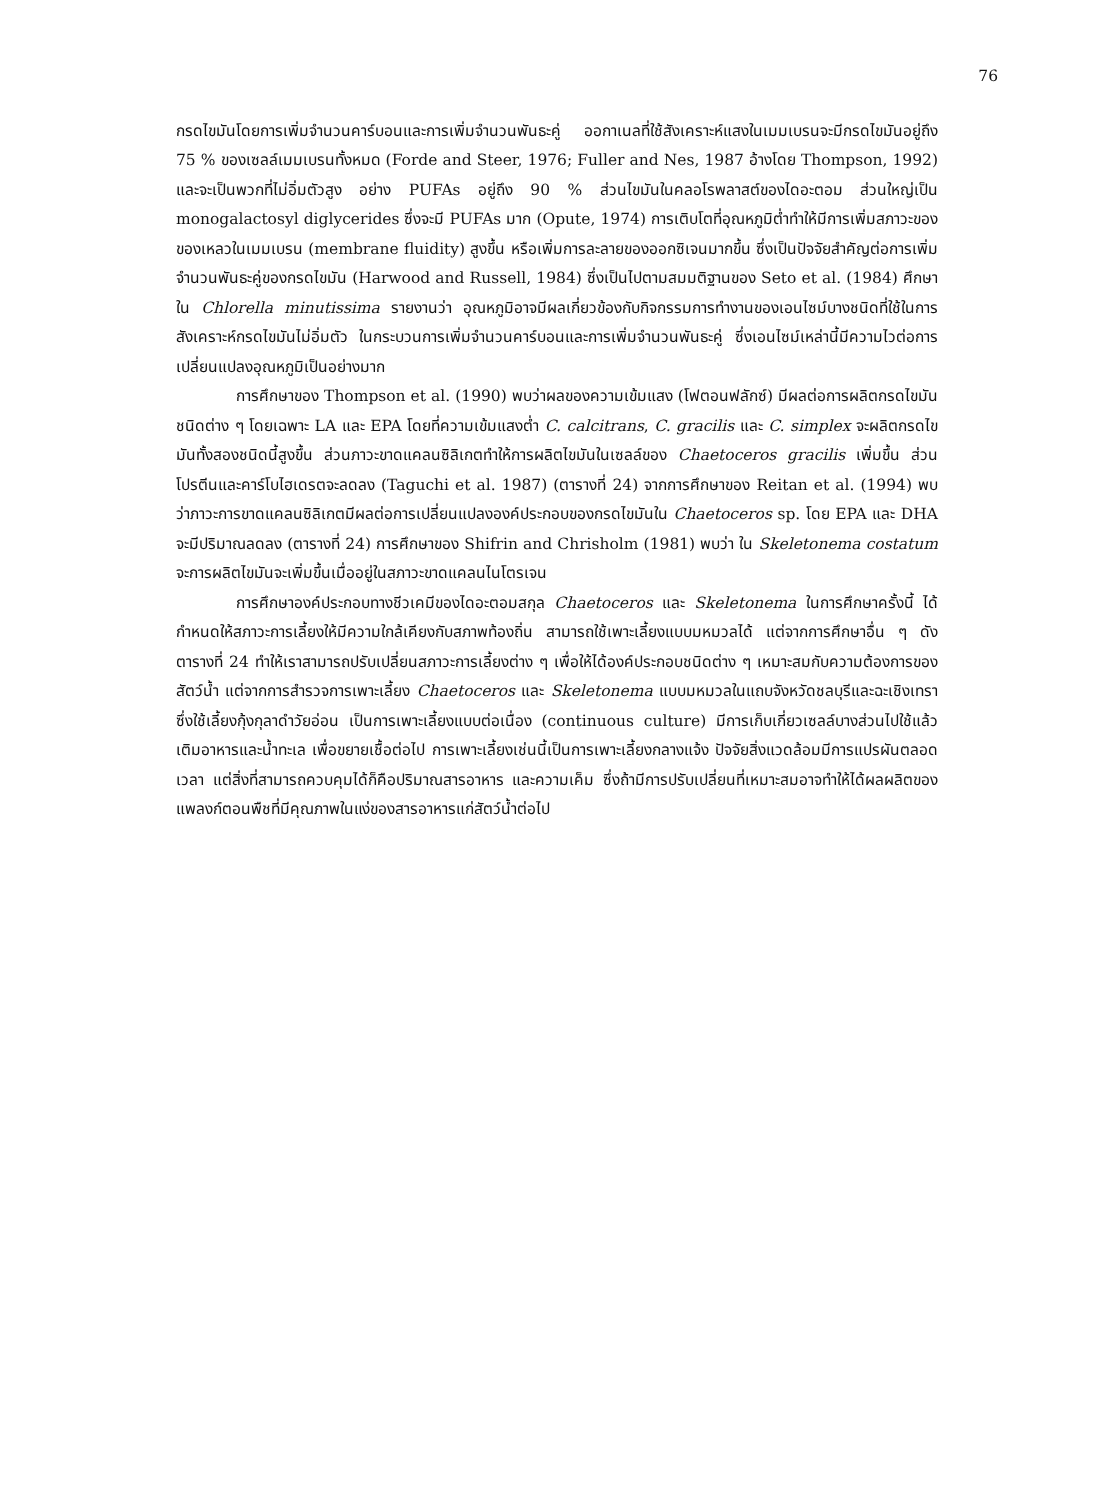76
กรดไขมันโดยการเพิ่มจำนวนคาร์บอนและการเพิ่มจำนวนพันธะคู่ ออกาเนลที่ใช้สังเคราะห์แสงในเมมเบรนจะมีกรดไขมันอยู่ถึง 75 % ของเซลล์เมมเบรนทั้งหมด (Forde and Steer, 1976; Fuller and Nes, 1987 อ้างโดย Thompson, 1992) และจะเป็นพวกที่ไม่อิ่มตัวสูง อย่าง PUFAs อยู่ถึง 90 % ส่วนไขมันในคลอโรพลาสต์ของไดอะตอม ส่วนใหญ่เป็น monogalactosyl diglycerides ซึ่งจะมี PUFAs มาก (Opute, 1974) การเติบโตที่อุณหภูมิต่ำทำให้มีการเพิ่มสภาวะของของเหลวในเมมเบรน (membrane fluidity) สูงขึ้น หรือเพิ่มการละลายของออกซิเจนมากขึ้น ซึ่งเป็นปัจจัยสำคัญต่อการเพิ่มจำนวนพันธะคู่ของกรดไขมัน (Harwood and Russell, 1984) ซึ่งเป็นไปตามสมมติฐานของ Seto et al. (1984) ศึกษาใน Chlorella minutissima รายงานว่า อุณหภูมิอาจมีผลเกี่ยวข้องกับกิจกรรมการทำงานของเอนไซม์บางชนิดที่ใช้ในการสังเคราะห์กรดไขมันไม่อิ่มตัว ในกระบวนการเพิ่มจำนวนคาร์บอนและการเพิ่มจำนวนพันธะคู่ ซึ่งเอนไซม์เหล่านี้มีความไวต่อการเปลี่ยนแปลงอุณหภูมิเป็นอย่างมาก
การศึกษาของ Thompson et al. (1990) พบว่าผลของความเข้มแสง (โฟตอนฟลักซ์) มีผลต่อการผลิตกรดไขมันชนิดต่าง ๆ โดยเฉพาะ LA และ EPA โดยที่ความเข้มแสงต่ำ C. calcitrans, C. gracilis และ C. simplex จะผลิตกรดไขมันทั้งสองชนิดนี้สูงขึ้น ส่วนภาวะขาดแคลนซิลิเกตทำให้การผลิตไขมันในเซลล์ของ Chaetoceros gracilis เพิ่มขึ้น ส่วนโปรตีนและคาร์โบไฮเดรตจะลดลง (Taguchi et al. 1987) (ตารางที่ 24) จากการศึกษาของ Reitan et al. (1994) พบว่าภาวะการขาดแคลนซิลิเกตมีผลต่อการเปลี่ยนแปลงองค์ประกอบของกรดไขมันใน Chaetoceros sp. โดย EPA และ DHA จะมีปริมาณลดลง (ตารางที่ 24) การศึกษาของ Shifrin and Chrisholm (1981) พบว่า ใน Skeletonema costatum จะการผลิตไขมันจะเพิ่มขึ้นเมื่ออยู่ในสภาวะขาดแคลนไนโตรเจน
การศึกษาองค์ประกอบทางชีวเคมีของไดอะตอมสกุล Chaetoceros และ Skeletonema ในการศึกษาครั้งนี้ ได้กำหนดให้สภาวะการเลี้ยงให้มีความใกล้เคียงกับสภาพท้องถิ่น สามารถใช้เพาะเลี้ยงแบบมหมวลได้ แต่จากการศึกษาอื่น ๆ ดังตารางที่ 24 ทำให้เราสามารถปรับเปลี่ยนสภาวะการเลี้ยงต่าง ๆ เพื่อให้ได้องค์ประกอบชนิดต่าง ๆ เหมาะสมกับความต้องการของสัตว์น้ำ แต่จากการสำรวจการเพาะเลี้ยง Chaetoceros และ Skeletonema แบบมหมวลในแถบจังหวัดชลบุรีและฉะเชิงเทราซึ่งใช้เลี้ยงกุ้งกุลาดำวัยอ่อน เป็นการเพาะเลี้ยงแบบต่อเนื่อง (continuous culture) มีการเก็บเกี่ยวเซลล์บางส่วนไปใช้แล้วเติมอาหารและน้ำทะเล เพื่อขยายเชื้อต่อไป การเพาะเลี้ยงเช่นนี้เป็นการเพาะเลี้ยงกลางแจ้ง ปัจจัยสิ่งแวดล้อมมีการแปรผันตลอดเวลา แต่สิ่งที่สามารถควบคุมได้ก็คือปริมาณสารอาหาร และความเค็ม ซึ่งถ้ามีการปรับเปลี่ยนที่เหมาะสมอาจทำให้ได้ผลผลิตของแพลงก์ตอนพืชที่มีคุณภาพในแง่ของสารอาหารแก่สัตว์น้ำต่อไป